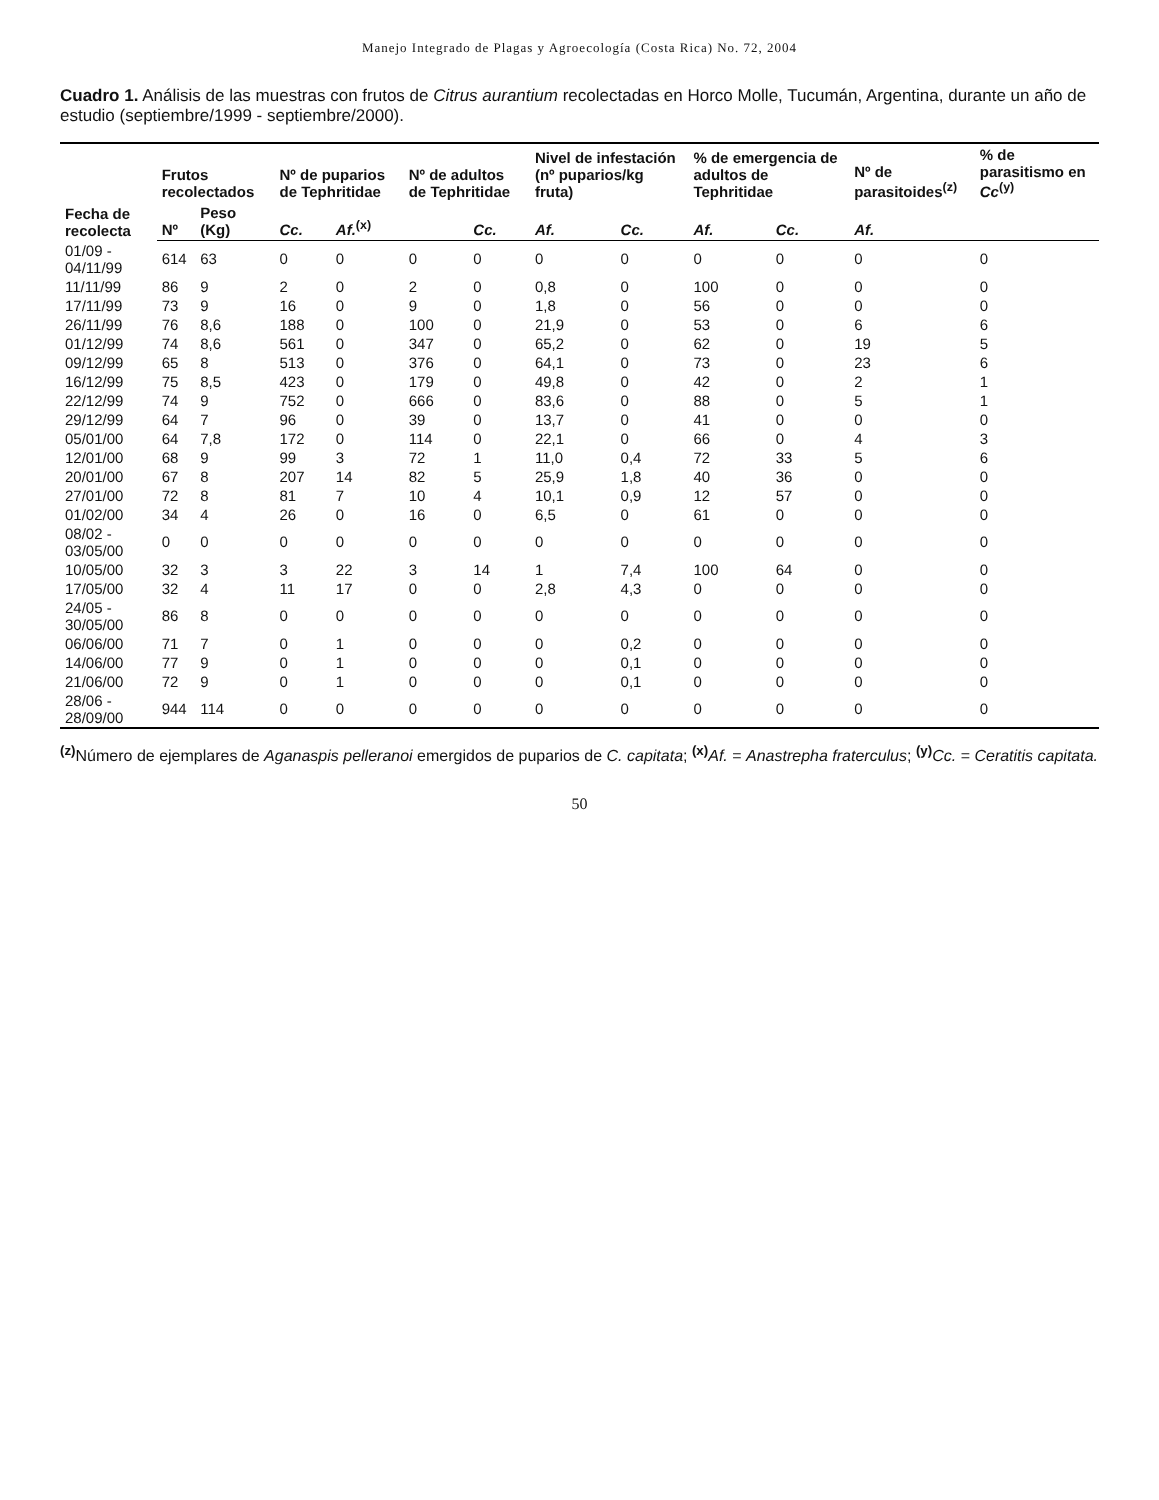Manejo Integrado de Plagas y Agroecología (Costa Rica) No. 72, 2004
Cuadro 1. Análisis de las muestras con frutos de Citrus aurantium recolectadas en Horco Molle, Tucumán, Argentina, durante un año de estudio (septiembre/1999 - septiembre/2000).
| Fecha de recolecta | Frutos recolectados | | Nº de puparios de Tephritidae | | Nº de adultos de Tephritidae | | Nivel de infestación (nº puparios/kg fruta) | | % de emergencia de adultos de Tephritidae | | Nº de parasitoides<sup>(z)</sup> | % de parasitismo en Cc<sup>(y)</sup> |
| --- | --- | --- | --- | --- | --- | --- | --- | --- | --- | --- | --- | --- |
| | Nº | Peso (Kg) | Cc. | Af.<sup>(x)</sup> | | Cc. | Af. | Cc. | Af. | Cc. | Af. | |
| 01/09 - 04/11/99 | 614 | 63 | 0 | 0 | 0 | 0 | 0 | 0 | 0 | 0 | 0 | 0 |
| 11/11/99 | 86 | 9 | 2 | 0 | 2 | 0 | 0,8 | 0 | 100 | 0 | 0 | 0 |
| 17/11/99 | 73 | 9 | 16 | 0 | 9 | 0 | 1,8 | 0 | 56 | 0 | 0 | 0 |
| 26/11/99 | 76 | 8,6 | 188 | 0 | 100 | 0 | 21,9 | 0 | 53 | 0 | 6 | 6 |
| 01/12/99 | 74 | 8,6 | 561 | 0 | 347 | 0 | 65,2 | 0 | 62 | 0 | 19 | 5 |
| 09/12/99 | 65 | 8 | 513 | 0 | 376 | 0 | 64,1 | 0 | 73 | 0 | 23 | 6 |
| 16/12/99 | 75 | 8,5 | 423 | 0 | 179 | 0 | 49,8 | 0 | 42 | 0 | 2 | 1 |
| 22/12/99 | 74 | 9 | 752 | 0 | 666 | 0 | 83,6 | 0 | 88 | 0 | 5 | 1 |
| 29/12/99 | 64 | 7 | 96 | 0 | 39 | 0 | 13,7 | 0 | 41 | 0 | 0 | 0 |
| 05/01/00 | 64 | 7,8 | 172 | 0 | 114 | 0 | 22,1 | 0 | 66 | 0 | 4 | 3 |
| 12/01/00 | 68 | 9 | 99 | 3 | 72 | 1 | 11,0 | 0,4 | 72 | 33 | 5 | 6 |
| 20/01/00 | 67 | 8 | 207 | 14 | 82 | 5 | 25,9 | 1,8 | 40 | 36 | 0 | 0 |
| 27/01/00 | 72 | 8 | 81 | 7 | 10 | 4 | 10,1 | 0,9 | 12 | 57 | 0 | 0 |
| 01/02/00 | 34 | 4 | 26 | 0 | 16 | 0 | 6,5 | 0 | 61 | 0 | 0 | 0 |
| 08/02 - 03/05/00 | 0 | 0 | 0 | 0 | 0 | 0 | 0 | 0 | 0 | 0 | 0 | 0 |
| 10/05/00 | 32 | 3 | 3 | 22 | 3 | 14 | 1 | 7,4 | 100 | 64 | 0 | 0 |
| 17/05/00 | 32 | 4 | 11 | 17 | 0 | 0 | 2,8 | 4,3 | 0 | 0 | 0 | 0 |
| 24/05 - 30/05/00 | 86 | 8 | 0 | 0 | 0 | 0 | 0 | 0 | 0 | 0 | 0 | 0 |
| 06/06/00 | 71 | 7 | 0 | 1 | 0 | 0 | 0 | 0,2 | 0 | 0 | 0 | 0 |
| 14/06/00 | 77 | 9 | 0 | 1 | 0 | 0 | 0 | 0,1 | 0 | 0 | 0 | 0 |
| 21/06/00 | 72 | 9 | 0 | 1 | 0 | 0 | 0 | 0,1 | 0 | 0 | 0 | 0 |
| 28/06 - 28/09/00 | 944 | 114 | 0 | 0 | 0 | 0 | 0 | 0 | 0 | 0 | 0 | 0 |
<sup>(z)</sup> Número de ejemplares de Aganaspis pelleranoi emergidos de puparios de C. capitata; <sup>(x)</sup>Af. = Anastrepha fraterculus; <sup>(y)</sup>Cc. = Ceratitis capitata.
50